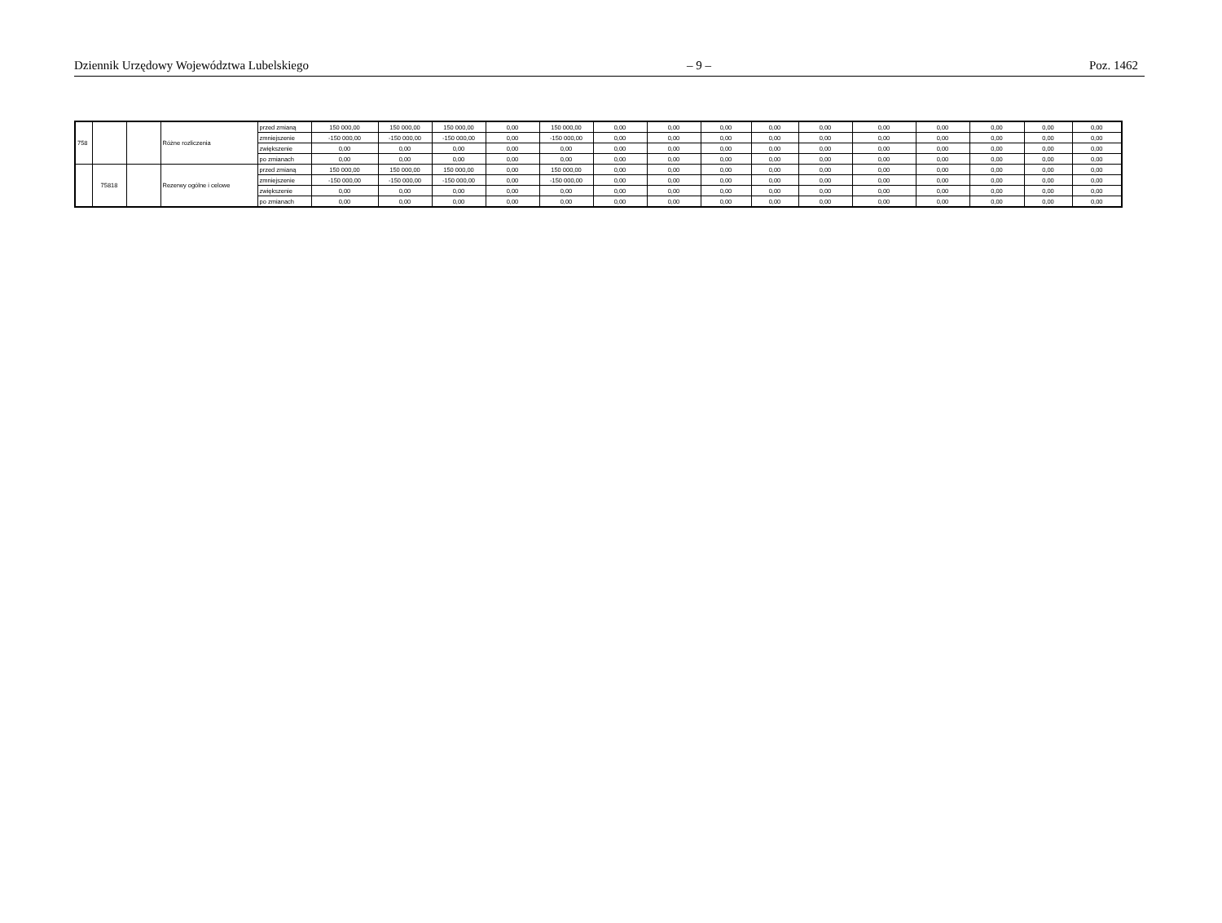Dziennik Urzędowy Województwa Lubelskiego – 9 – Poz. 1462
| 758 | | | Różne rozliczenia | przed zmianą | 150 000,00 | 150 000,00 | 150 000,00 | 0,00 | 150 000,00 | 0,00 | 0,00 | 0,00 | 0,00 | 0,00 | 0,00 | 0,00 | 0,00 | 0,00 | 0,00 |
| | | | | zmniejszenie | -150 000,00 | -150 000,00 | -150 000,00 | 0,00 | -150 000,00 | 0,00 | 0,00 | 0,00 | 0,00 | 0,00 | 0,00 | 0,00 | 0,00 | 0,00 | 0,00 |
| | | | | zwiększenie | 0,00 | 0,00 | 0,00 | 0,00 | 0,00 | 0,00 | 0,00 | 0,00 | 0,00 | 0,00 | 0,00 | 0,00 | 0,00 | 0,00 | 0,00 |
| | | | | po zmianach | 0,00 | 0,00 | 0,00 | 0,00 | 0,00 | 0,00 | 0,00 | 0,00 | 0,00 | 0,00 | 0,00 | 0,00 | 0,00 | 0,00 | 0,00 |
| | 75818 | | Rezerwy ogólne i celowe | przed zmianą | 150 000,00 | 150 000,00 | 150 000,00 | 0,00 | 150 000,00 | 0,00 | 0,00 | 0,00 | 0,00 | 0,00 | 0,00 | 0,00 | 0,00 | 0,00 | 0,00 |
| | | | | zmniejszenie | -150 000,00 | -150 000,00 | -150 000,00 | 0,00 | -150 000,00 | 0,00 | 0,00 | 0,00 | 0,00 | 0,00 | 0,00 | 0,00 | 0,00 | 0,00 | 0,00 |
| | | | | zwiększenie | 0,00 | 0,00 | 0,00 | 0,00 | 0,00 | 0,00 | 0,00 | 0,00 | 0,00 | 0,00 | 0,00 | 0,00 | 0,00 | 0,00 | 0,00 |
| | | | | po zmianach | 0,00 | 0,00 | 0,00 | 0,00 | 0,00 | 0,00 | 0,00 | 0,00 | 0,00 | 0,00 | 0,00 | 0,00 | 0,00 | 0,00 | 0,00 |